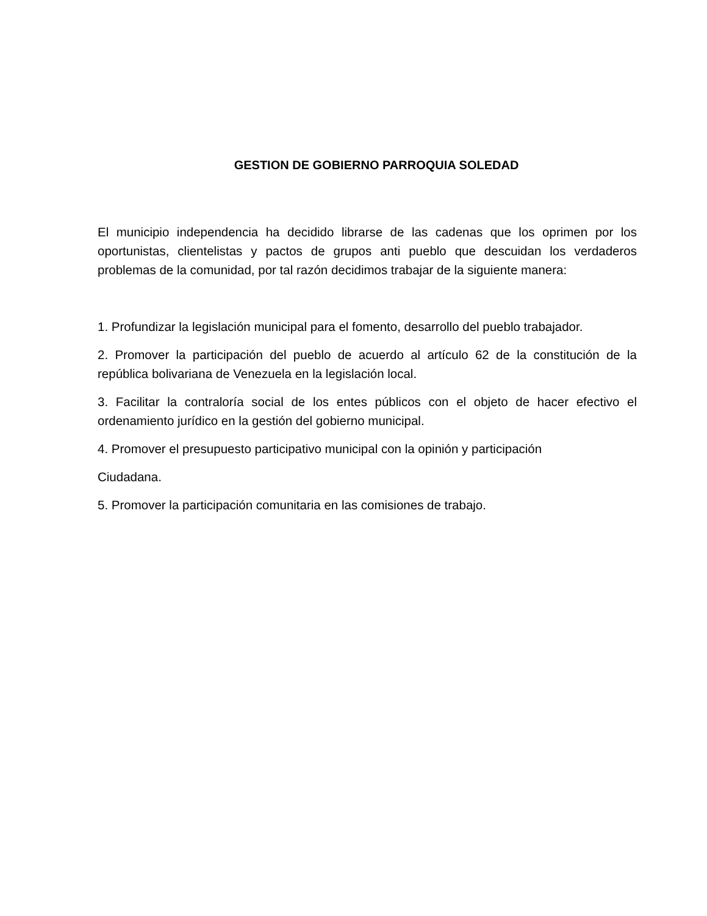GESTION DE GOBIERNO PARROQUIA SOLEDAD
El municipio independencia ha decidido librarse de las cadenas que los oprimen por los oportunistas, clientelistas y pactos de grupos anti pueblo que descuidan los verdaderos problemas de la comunidad, por tal razón decidimos trabajar de la siguiente manera:
1. Profundizar la legislación municipal para el fomento, desarrollo del pueblo trabajador.
2. Promover la participación del pueblo de acuerdo al artículo 62 de la constitución de la república bolivariana de Venezuela en la legislación local.
3. Facilitar la contraloría social de los entes públicos con el objeto de hacer efectivo el ordenamiento jurídico en la gestión del gobierno municipal.
4. Promover el presupuesto participativo municipal con la opinión y participación
Ciudadana.
5. Promover la participación comunitaria en las comisiones de trabajo.